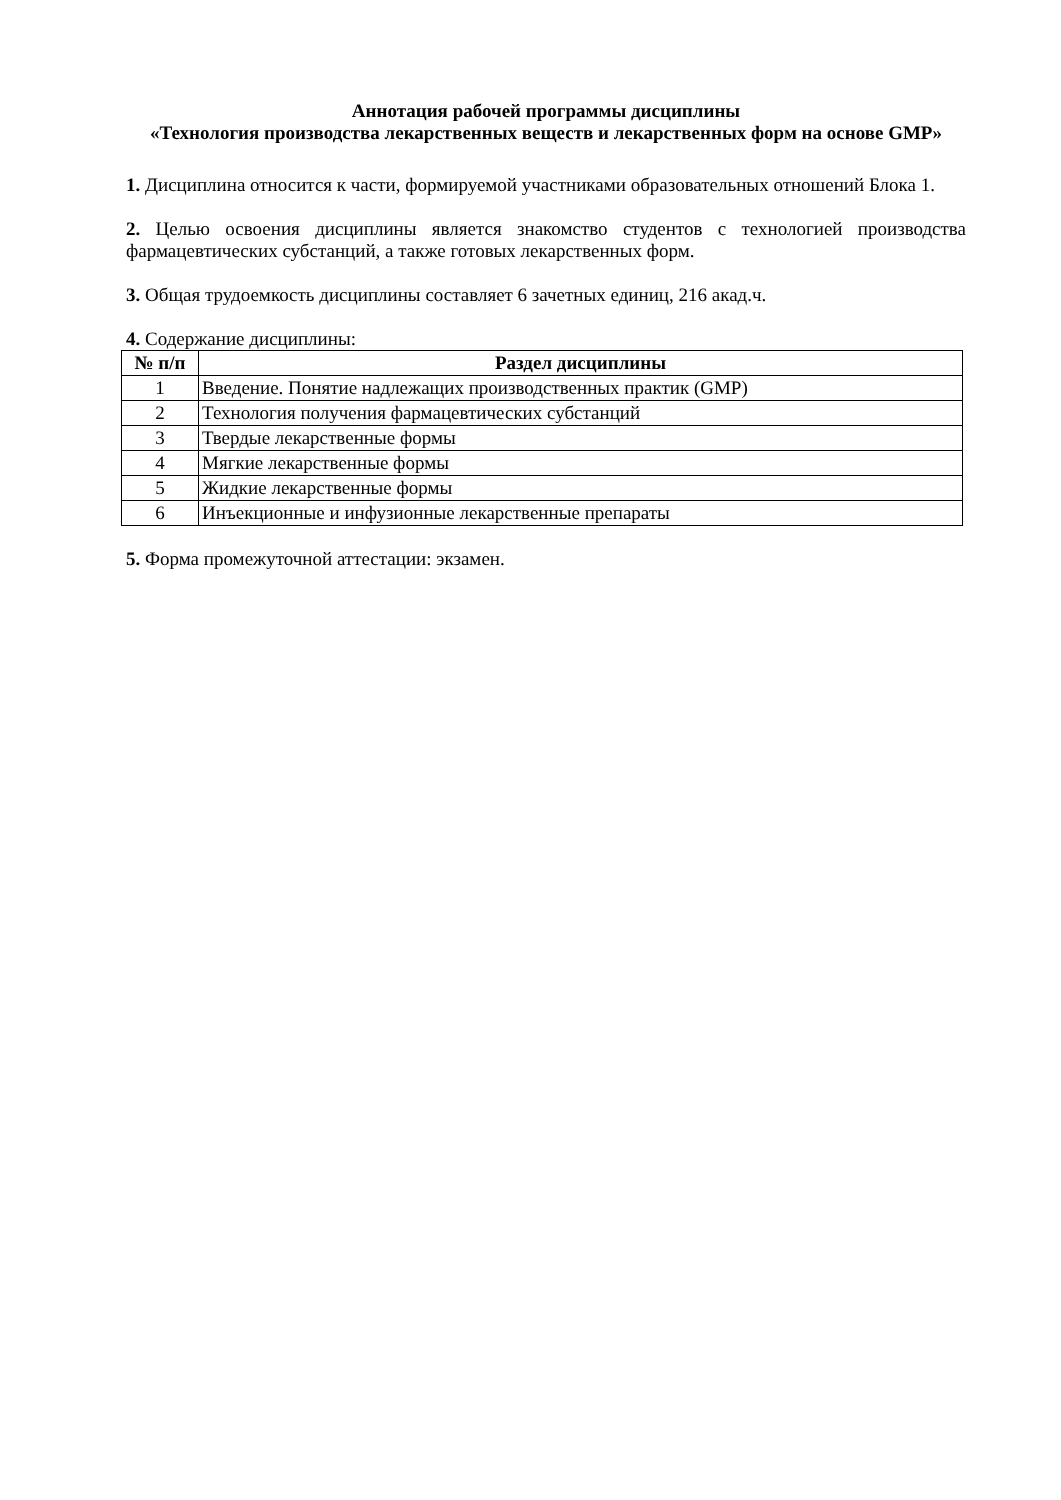Аннотация рабочей программы дисциплины
«Технология производства лекарственных веществ и лекарственных форм на основе GMP»
1. Дисциплина относится к части, формируемой участниками образовательных отношений Блока 1.
2. Целью освоения дисциплины является знакомство студентов с технологией производства фармацевтических субстанций, а также готовых лекарственных форм.
3. Общая трудоемкость дисциплины составляет 6 зачетных единиц, 216 акад.ч.
4. Содержание дисциплины:
| № п/п | Раздел дисциплины |
| --- | --- |
| 1 | Введение. Понятие надлежащих производственных практик (GMP) |
| 2 | Технология получения фармацевтических субстанций |
| 3 | Твердые лекарственные формы |
| 4 | Мягкие лекарственные формы |
| 5 | Жидкие лекарственные формы |
| 6 | Инъекционные и инфузионные лекарственные препараты |
5. Форма промежуточной аттестации: экзамен.